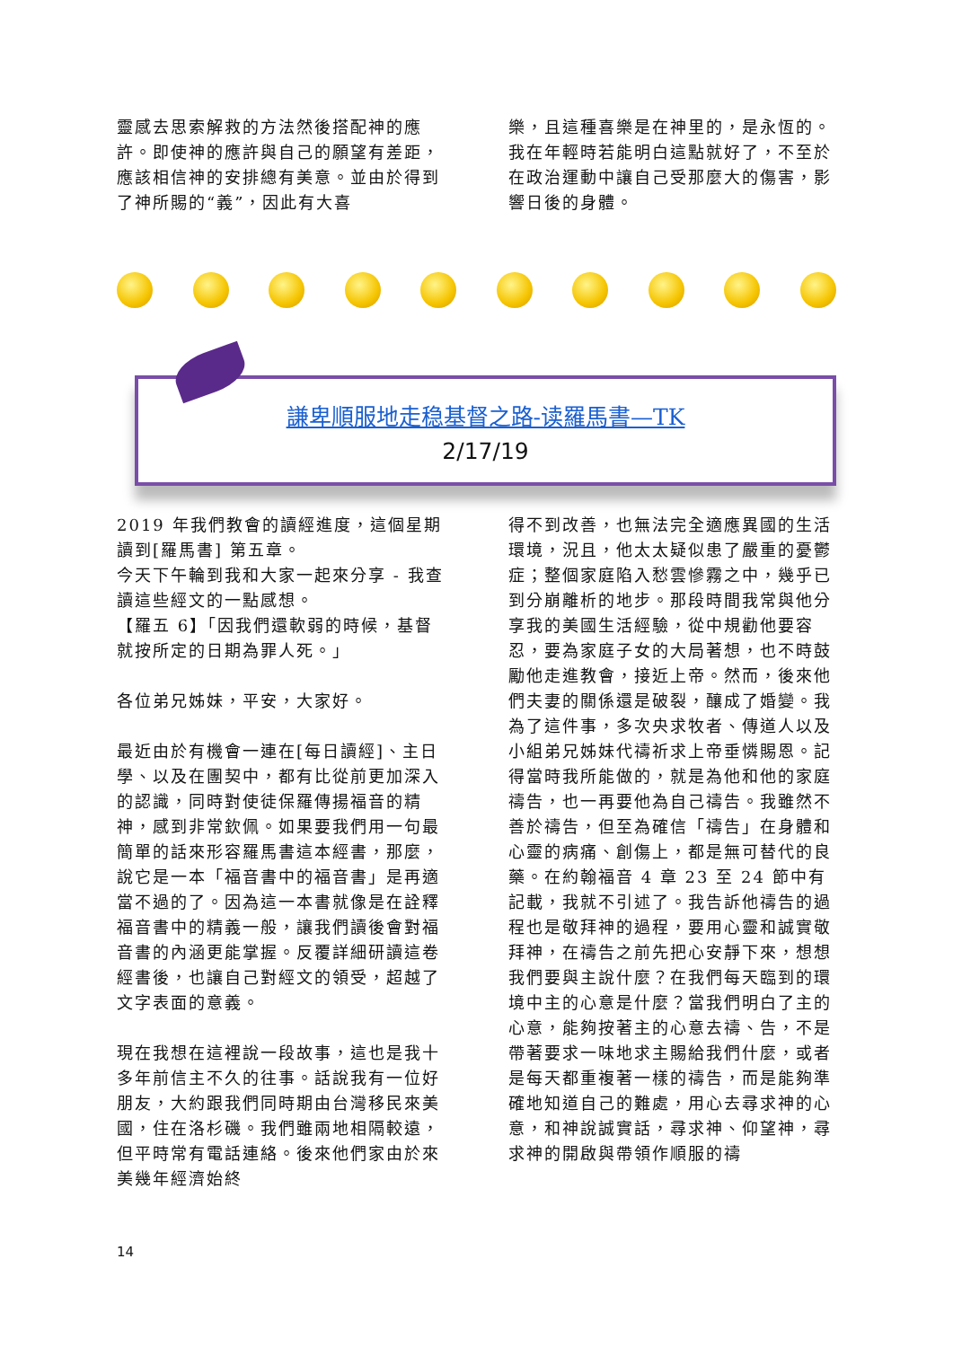靈感去思索解救的方法然後搭配神的應許。即使神的應許與自己的願望有差距，應該相信神的安排總有美意。並由於得到了神所賜的“義”，因此有大喜
樂，且這種喜樂是在神里的，是永恆的。我在年輕時若能明白這點就好了，不至於在政治運動中讓自己受那麼大的傷害，影響日後的身體。
謙卑順服地走稳基督之路-读羅馬書—TK
2/17/19
2019 年我們教會的讀經進度，這個星期讀到[羅馬書] 第五章。
今天下午輪到我和大家一起來分享 - 我查讀這些經文的一點感想。
【羅五 6】「因我們還軟弱的時候，基督就按所定的日期為罪人死。」
各位弟兄姊妹，平安，大家好。
最近由於有機會一連在[每日讀經]、主日學、以及在團契中，都有比從前更加深入的認識，同時對使徒保羅傳揚福音的精神，感到非常欽佩。如果要我們用一句最簡單的話來形容羅馬書這本經書，那麼，說它是一本「福音書中的福音書」是再適當不過的了。因為這一本書就像是在詮釋福音書中的精義一般，讓我們讀後會對福音書的內涵更能掌握。反覆詳細研讀這卷經書後，也讓自己對經文的領受，超越了文字表面的意義。
現在我想在這裡說一段故事，這也是我十多年前信主不久的往事。話說我有一位好朋友，大約跟我們同時期由台灣移民來美國，住在洛杉磯。我們雖兩地相隔較遠，但平時常有電話連絡。後來他們家由於來美幾年經濟始終
得不到改善，也無法完全適應異國的生活環境，況且，他太太疑似患了嚴重的憂鬱症；整個家庭陷入愁雲慘霧之中，幾乎已到分崩離析的地步。那段時間我常與他分享我的美國生活經驗，從中規勸他要容忍，要為家庭子女的大局著想，也不時鼓勵他走進教會，接近上帝。然而，後來他們夫妻的關係還是破裂，釀成了婚變。我為了這件事，多次央求牧者、傳道人以及小組弟兄姊妹代禱祈求上帝垂憐賜恩。記得當時我所能做的，就是為他和他的家庭禱告，也一再要他為自己禱告。我雖然不善於禱告，但至為確信「禱告」在身體和心靈的病痛、創傷上，都是無可替代的良藥。在約翰福音 4 章 23 至 24 節中有記載，我就不引述了。我告訴他禱告的過程也是敬拜神的過程，要用心靈和誠實敬拜神，在禱告之前先把心安靜下來，想想我們要與主說什麼？在我們每天臨到的環境中主的心意是什麼？當我們明白了主的心意，能夠按著主的心意去禱、告，不是帶著要求一味地求主賜給我們什麼，或者是每天都重複著一樣的禱告，而是能夠準確地知道自己的難處，用心去尋求神的心意，和神說誠實話，尋求神、仰望神，尋求神的開啟與帶領作順服的禱
14